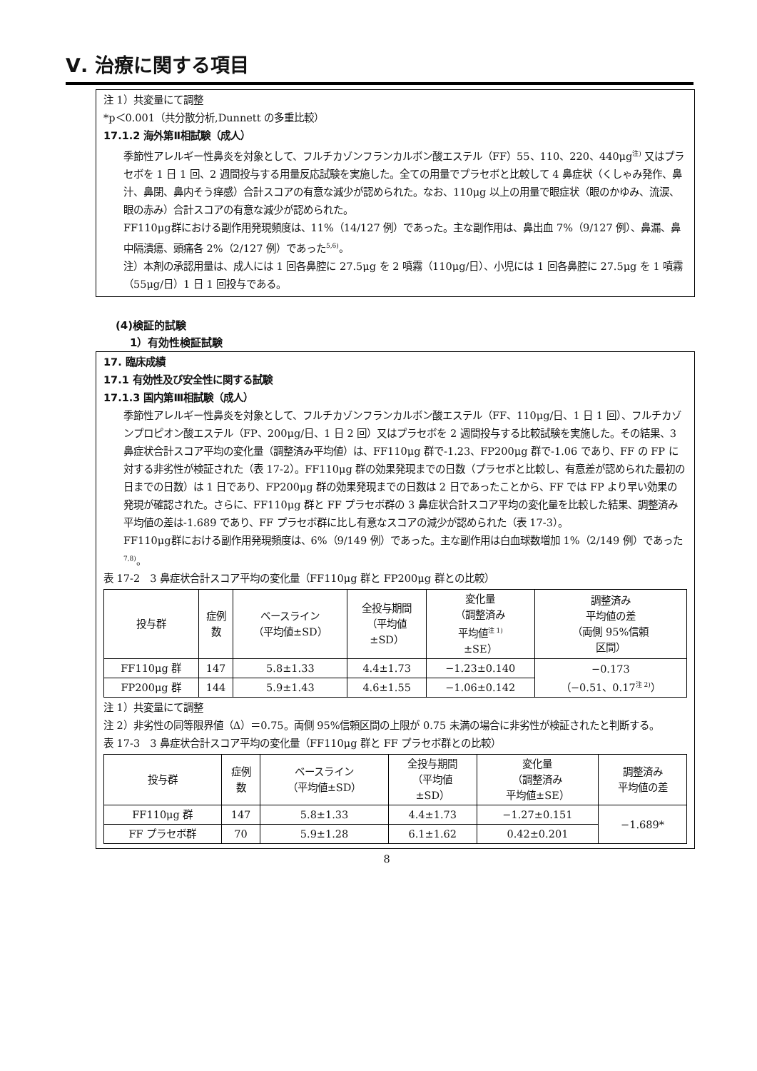Ⅴ. 治療に関する項目
注 1）共変量にて調整
*p＜0.001（共分散分析,Dunnett の多重比較）
17.1.2 海外第Ⅱ相試験（成人）
季節性アレルギー性鼻炎を対象として、フルチカゾンフランカルボン酸エステル（FF）55、110、220、440μg<sup>注)</sup> 又はプラセボを 1 日 1 回、2 週間投与する用量反応試験を実施した。全ての用量でプラセボと比較して 4 鼻症状（くしゃみ発作、鼻汁、鼻閉、鼻内そう痒感）合計スコアの有意な減少が認められた。なお、110μg 以上の用量で眼症状（眼のかゆみ、流涙、眼の赤み）合計スコアの有意な減少が認められた。
FF110μg群における副作用発現頻度は、11%（14/127 例）であった。主な副作用は、鼻出血 7%（9/127 例）、鼻漏、鼻中隔潰瘍、頭痛各 2%（2/127 例）であった<sup>5,6)</sup>。
注）本剤の承認用量は、成人には 1 回各鼻腔に 27.5μg を 2 噴霧（110μg/日）、小児には 1 回各鼻腔に 27.5μg を 1 噴霧（55μg/日）1 日 1 回投与である。
(4)検証的試験
1）有効性検証試験
17. 臨床成績
17.1 有効性及び安全性に関する試験
17.1.3 国内第Ⅲ相試験（成人）
季節性アレルギー性鼻炎を対象として、フルチカゾンフランカルボン酸エステル（FF、110μg/日、1 日 1 回）、フルチカゾンプロピオン酸エステル（FP、200μg/日、1 日 2 回）又はプラセボを 2 週間投与する比較試験を実施した。その結果、3 鼻症状合計スコア平均の変化量（調整済み平均値）は、FF110μg 群で-1.23、FP200μg 群で-1.06 であり、FF の FP に対する非劣性が検証された（表 17-2）。FF110μg 群の効果発現までの日数（プラセボと比較し、有意差が認められた最初の日までの日数）は 1 日であり、FP200μg 群の効果発現までの日数は 2 日であったことから、FF では FP より早い効果の発現が確認された。さらに、FF110μg 群と FF プラセボ群の 3 鼻症状合計スコア平均の変化量を比較した結果、調整済み平均値の差は-1.689 であり、FF プラセボ群に比し有意なスコアの減少が認められた（表 17-3）。
FF110μg群における副作用発現頻度は、6%（9/149 例）であった。主な副作用は白血球数増加 1%（2/149 例）であった<sup>7,8)</sup>。
表 17-2　3 鼻症状合計スコア平均の変化量（FF110μg 群と FP200μg 群との比較）
| 投与群 | 症例 数 | ベースライン （平均値±SD） | 全投与期間 （平均値 ±SD） | 変化量 （調整済み 平均値<sup>注 1)</sup> ±SE） | 調整済み 平均値の差 （両側 95%信頼 区間） |
| --- | --- | --- | --- | --- | --- |
| FF110μg 群 | 147 | 5.8±1.33 | 4.4±1.73 | −1.23±0.140 | −0.173 （−0.51、0.17<sup>注 2)</sup>） |
| FP200μg 群 | 144 | 5.9±1.43 | 4.6±1.55 | −1.06±0.142 | |
注 1）共変量にて調整
注 2）非劣性の同等限界値（Δ）＝0.75。両側 95%信頼区間の上限が 0.75 未満の場合に非劣性が検証されたと判断する。
表 17-3　3 鼻症状合計スコア平均の変化量（FF110μg 群と FF プラセボ群との比較）
| 投与群 | 症例 数 | ベースライン （平均値±SD） | 全投与期間 （平均値 ±SD） | 変化量 （調整済み 平均値±SE） | 調整済み 平均値の差 |
| --- | --- | --- | --- | --- | --- |
| FF110μg 群 | 147 | 5.8±1.33 | 4.4±1.73 | −1.27±0.151 | −1.689* |
| FF プラセボ群 | 70 | 5.9±1.28 | 6.1±1.62 | 0.42±0.201 | |
8